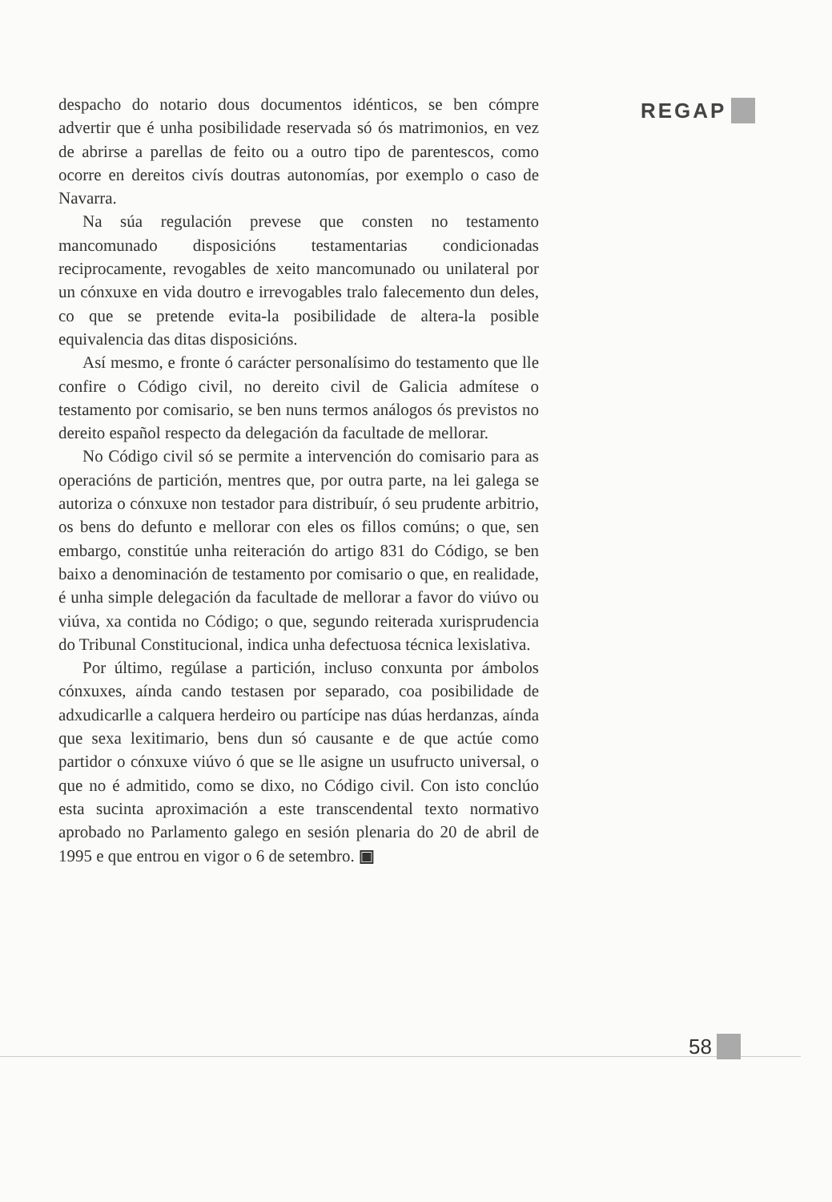REGAP
despacho do notario dous documentos idénticos, se ben cómpre advertir que é unha posibilidade reservada só ós matrimonios, en vez de abrirse a parellas de feito ou a outro tipo de parentescos, como ocorre en dereitos civís doutras autonomías, por exemplo o caso de Navarra.
Na súa regulación prevese que consten no testamento mancomunado disposicións testamentarias condicionadas reciprocamente, revogables de xeito mancomunado ou unilateral por un cónxuxe en vida doutro e irrevogables tralo falecemento dun deles, co que se pretende evita-la posibilidade de altera-la posible equivalencia das ditas disposicións.
Así mesmo, e fronte ó carácter personalísimo do testamento que lle confire o Código civil, no dereito civil de Galicia admítese o testamento por comisario, se ben nuns termos análogos ós previstos no dereito español respecto da delegación da facultade de mellorar.
No Código civil só se permite a intervención do comisario para as operacións de partición, mentres que, por outra parte, na lei galega se autoriza o cónxuxe non testador para distribuír, ó seu prudente arbitrio, os bens do defunto e mellorar con eles os fillos comúns; o que, sen embargo, constitúe unha reiteración do artigo 831 do Código, se ben baixo a denominación de testamento por comisario o que, en realidade, é unha simple delegación da facultade de mellorar a favor do viúvo ou viúva, xa contida no Código; o que, segundo reiterada xurisprudencia do Tribunal Constitucional, indica unha defectuosa técnica lexislativa.
Por último, regúlase a partición, incluso conxunta por ámbolos cónxuxes, aínda cando testasen por separado, coa posibilidade de adxudicarlle a calquera herdeiro ou partícipe nas dúas herdanzas, aínda que sexa lexitimario, bens dun só causante e de que actúe como partidor o cónxuxe viúvo ó que se lle asigne un usufructo universal, o que no é admitido, como se dixo, no Código civil. Con isto conclúo esta sucinta aproximación a este transcendental texto normativo aprobado no Parlamento galego en sesión plenaria do 20 de abril de 1995 e que entrou en vigor o 6 de setembro. ▣
58